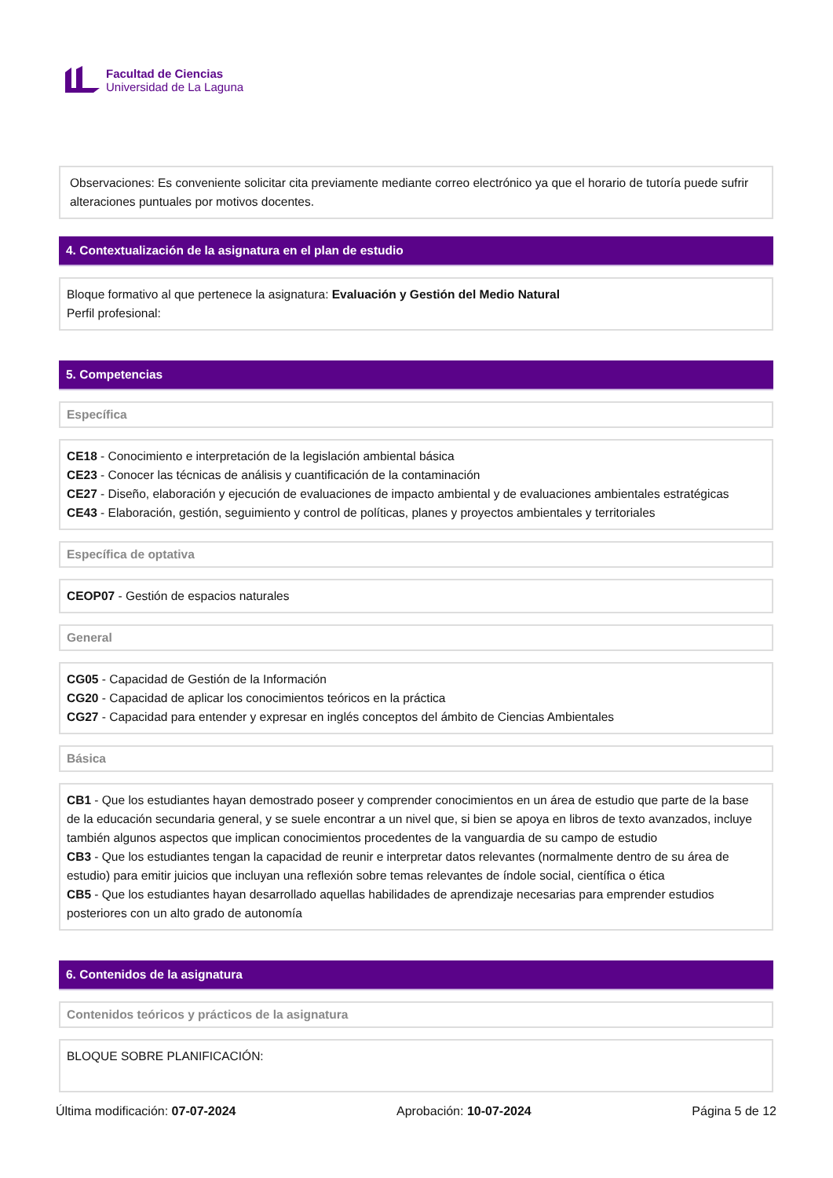Facultad de Ciencias
Universidad de La Laguna
Observaciones: Es conveniente solicitar cita previamente mediante correo electrónico ya que el horario de tutoría puede sufrir alteraciones puntuales por motivos docentes.
4. Contextualización de la asignatura en el plan de estudio
Bloque formativo al que pertenece la asignatura: Evaluación y Gestión del Medio Natural
Perfil profesional:
5. Competencias
Específica
CE18 - Conocimiento e interpretación de la legislación ambiental básica
CE23 - Conocer las técnicas de análisis y cuantificación de la contaminación
CE27 - Diseño, elaboración y ejecución de evaluaciones de impacto ambiental y de evaluaciones ambientales estratégicas
CE43 - Elaboración, gestión, seguimiento y control de políticas, planes y proyectos ambientales y territoriales
Específica de optativa
CEOP07 - Gestión de espacios naturales
General
CG05 - Capacidad de Gestión de la Información
CG20 - Capacidad de aplicar los conocimientos teóricos en la práctica
CG27 - Capacidad para entender y expresar en inglés conceptos del ámbito de Ciencias Ambientales
Básica
CB1 - Que los estudiantes hayan demostrado poseer y comprender conocimientos en un área de estudio que parte de la base de la educación secundaria general, y se suele encontrar a un nivel que, si bien se apoya en libros de texto avanzados, incluye también algunos aspectos que implican conocimientos procedentes de la vanguardia de su campo de estudio
CB3 - Que los estudiantes tengan la capacidad de reunir e interpretar datos relevantes (normalmente dentro de su área de estudio) para emitir juicios que incluyan una reflexión sobre temas relevantes de índole social, científica o ética
CB5 - Que los estudiantes hayan desarrollado aquellas habilidades de aprendizaje necesarias para emprender estudios posteriores con un alto grado de autonomía
6. Contenidos de la asignatura
Contenidos teóricos y prácticos de la asignatura
BLOQUE SOBRE PLANIFICACIÓN:
Última modificación: 07-07-2024 Aprobación: 10-07-2024 Página 5 de 12